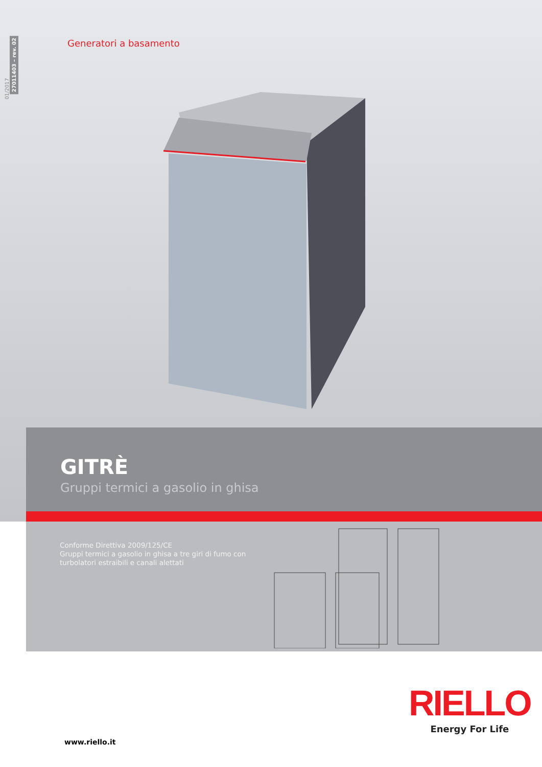01/2017
27011403 – rev. 02
Generatori a basamento
GITRÈ
Gruppi termici a gasolio in ghisa
Conforme Direttiva 2009/125/CE
Gruppi termici a gasolio in ghisa a tre giri di fumo con
turbolatori estraibili e canali alettati
RIELLO
Energy For Life
www.riello.it